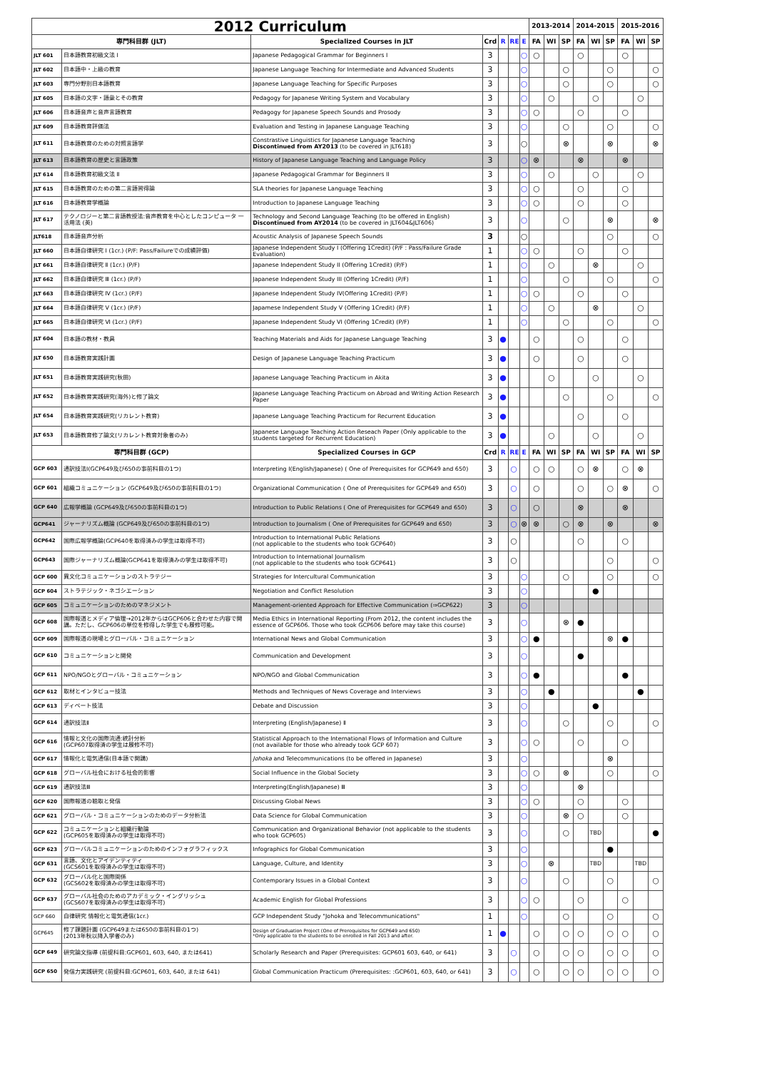| 2012 Curriculum | | | | | | | 2013-2014 | | | 2014-2015 | | | 2015-2016 | | |
| --- | --- | --- | --- | --- | --- | --- | --- | --- | --- | --- | --- | --- | --- | --- | --- |
| 専門科目群 (JLT) | | Specialized Courses in JLT | Crd | R | RE | E | FA | WI | SP | FA | WI | SP | FA | WI | SP |
| JLT 601 | 日本語教育初級文法 Ⅰ | Japanese Pedagogical Grammar for Beginners I | 3 | | | ○ | ○ | | | ○ | | | ○ | | |
| JLT 602 | 日本語中・上級の教育 | Japanese Language Teaching for Intermediate and Advanced Students | 3 | | | ○ | | | ○ | | | ○ | | | ○ |
| JLT 603 | 専門分野別日本語教育 | Japanese Language Teaching for Specific Purposes | 3 | | | ○ | | | ○ | | | ○ | | | ○ |
| JLT 605 | 日本語の文字・語彙とその教育 | Pedagogy for Japanese Writing System and Vocabulary | 3 | | | ○ | | ○ | | | ○ | | | ○ | |
| JLT 606 | 日本語音声と音声言語教育 | Pedagogy for Japanese Speech Sounds and Prosody | 3 | | | ○ | ○ | | | ○ | | | ○ | | |
| JLT 609 | 日本語教育評価法 | Evaluation and Testing in Japanese Language Teaching | 3 | | | ○ | | | ○ | | | ○ | | | ○ |
| JLT 611 | 日本語教育のための対照言語学 | Constrastive Linguistics for Japanese Language Teaching Discontinued from AY2013 (to be covered in JLT618) | 3 | | | ○ | | | ⊗ | | | ⊗ | | | ⊗ |
| JLT 613 | 日本語教育の歴史と言語政策 | History of Japanese Language Teaching and Language Policy | 3 | | | ○ | ⊗ | | | ⊗ | | | ⊗ | | |
| JLT 614 | 日本語教育初級文法 Ⅱ | Japanese Pedagogical Grammar for Beginners II | 3 | | | ○ | | ○ | | | ○ | | | ○ | |
| JLT 615 | 日本語教育のための第二言語習得論 | SLA theories for Japanese Language Teaching | 3 | | | ○ | ○ | | | ○ | | | ○ | | |
| JLT 616 | 日本語教育学概論 | Introduction to Japanese Language Teaching | 3 | | | ○ | ○ | | | ○ | | | ○ | | |
| JLT 617 | テクノロジーと第二言語教授法:音声教育を中心としたコンピュータ 一活用法 (英) | Technology and Second Language Teaching (to be offered in English) Discontinued from AY2014 (to be covered in JLT604&JLT606) | 3 | | | ○ | | | ○ | | | ⊗ | | | ⊗ |
| JLT618 | 日本語音声分析 | Acoustic Analysis of Japanese Speech Sounds | 3 | | | ○ | | | | | | ○ | | | ○ |
| JLT 660 | 日本語自律研究 Ⅰ (1cr.) (P/F: Pass/Failureでの成績評価) | Japanese Independent Study I (Offering 1Credit) (P/F : Pass/Failure Grade Evaluation) | 1 | | | ○ | ○ | | | ○ | | | ○ | | |
| JLT 661 | 日本語自律研究 Ⅱ (1cr.) (P/F) | Japanese Independent Study II (Offering 1Credit) (P/F) | 1 | | | ○ | | ○ | | | ⊗ | | | ○ | |
| JLT 662 | 日本語自律研究 Ⅲ (1cr.) (P/F) | Japanese Independent Study III (Offering 1Credit) (P/F) | 1 | | | ○ | | | ○ | | | ○ | | | ○ |
| JLT 663 | 日本語自律研究 Ⅳ (1cr.) (P/F) | Japanese Independent Study IV(Offering 1Credit) (P/F) | 1 | | | ○ | ○ | | | ○ | | | ○ | | |
| JLT 664 | 日本語自律研究 Ⅴ (1cr.) (P/F) | Japamese Independent Study V (Offering 1Credit) (P/F) | 1 | | | ○ | | ○ | | | ⊗ | | | ○ | |
| JLT 665 | 日本語自律研究 Ⅵ (1cr.) (P/F) | Japanese Independent Study VI (Offering 1Credit) (P/F) | 1 | | | ○ | | | ○ | | | ○ | | | ○ |
| JLT 604 | 日本語の教材・教具 | Teaching Materials and Aids for Japanese Language Teaching | 3 | ● | | | ○ | | | ○ | | | ○ | | |
| JLT 650 | 日本語教育実践計画 | Design of Japanese Language Teaching Practicum | 3 | ● | | | ○ | | | ○ | | | ○ | | |
| JLT 651 | 日本語教育実践研究(秋田) | Japanese Language Teaching Practicum in Akita | 3 | ● | | | | ○ | | | ○ | | | ○ | |
| JLT 652 | 日本語教育実践研究(海外)と修了論文 | Japanese Language Teaching Practicum on Abroad and Writing Action Research Paper | 3 | ● | | | | | ○ | | | ○ | | | ○ |
| JLT 654 | 日本語教育実践研究(リカレント教育) | Japanese Language Teaching Practicum for Recurrent Education | 3 | ● | | | | | | ○ | | | ○ | | |
| JLT 653 | 日本語教育修了論文(リカレント教育対象者のみ) | Japanese Language Teaching Action Reseach Paper (Only applicable to the students targeted for Recurrent Education) | 3 | ● | | | | ○ | | | ○ | | | ○ | |
| 専門科目群 (GCP) | | Specialized Courses in GCP | Crd | R | RE | E | FA | WI | SP | FA | WI | SP | FA | WI | SP |
| GCP 603 | 通訳技法Ⅰ(GCP649及び650の事前科目の1つ) | Interpreting Ⅰ(English/Japanese) ( One of Prerequisites for GCP649 and 650) | 3 | | ○ | | ○ | ○ | | ○ | ⊗ | | ○ | ⊗ | |
| GCP 601 | 組織コミュニケーション (GCP649及び650の事前科目の1つ) | Organizational Communication ( One of Prerequisites for GCP649 and 650) | 3 | | ○ | | ○ | | | ○ | | ○ | ⊗ | | ○ |
| GCP 640 | 広報学概論 (GCP649及び650の事前科目の1つ) | Introduction to Public Relations ( One of Prerequisites for GCP649 and 650) | 3 | | ○ | | ○ | | | ⊗ | | | ⊗ | | |
| GCP641 | ジャーナリズム概論 (GCP649及び650の事前科目の1つ) | Introduction to Journalism ( One of Prerequisites for GCP649 and 650) | 3 | | ○ | ⊗ | ⊗ | | ○ | ⊗ | | ⊗ | | | ⊗ |
| GCP642 | 国際広報学概論(GCP640を取得済みの学生は取得不可) | Introduction to International Public Relations (not applicable to the students who took GCP640) | 3 | | ○ | | | | | ○ | | | ○ | | |
| GCP643 | 国際ジャーナリズム概論(GCP641を取得済みの学生は取得不可) | Introduction to International Journalism (not applicable to the students who took GCP641) | 3 | | ○ | | | | | | | ○ | | | ○ |
| GCP 600 | 異文化コミュニケーションのストラテジー | Strategies for Intercultural Communication | 3 | | | ○ | | | ○ | | | ○ | | | ○ |
| GCP 604 | ストラテジック・ネゴシエーション | Negotiation and Conflict Resolution | 3 | | | ○ | | | | | ● | | | | |
| GCP 605 | コミュニケーションのためのマネジメント | Management-oriented Approach for Effective Communication (⇒GCP622) | 3 | | | ○ | | | | | | | | | |
| GCP 608 | 国際報道とメディア倫理→2012年からはGCP606と合わせた内容で開講。ただし、GCP606の単位を修得した学生でも履修可能。 | Media Ethics in International Reporting (From 2012, the content includes the essence of GCP606. Those who took GCP606 before may take this course) | 3 | | | ○ | | | ⊗ | ● | | | | | |
| GCP 609 | 国際報道の現場とグローバル・コミュニケーション | International News and Global Communication | 3 | | | ○ | ● | | | | | ⊗ | ● | | |
| GCP 610 | コミュニケーションと開発 | Communication and Development | 3 | | | ○ | | | | ● | | | | | |
| GCP 611 | NPO/NGOとグローバル・コミュニケーション | NPO/NGO and Global Communication | 3 | | | ○ | ● | | | | | | ● | | |
| GCP 612 | 取材とインタビュー技法 | Methods and Techniques of News Coverage and Interviews | 3 | | | ○ | | ● | | | | | | ● | |
| GCP 613 | ディベート技法 | Debate and Discussion | 3 | | | ○ | | | | | ● | | | | |
| GCP 614 | 通訳技法Ⅱ | Interpreting (English/Japanese) Ⅱ | 3 | | | ○ | | | ○ | | | ○ | | | ○ |
| GCP 616 | 情報と文化の国際流通:統計分析 (GCP607取得済の学生は履修不可) | Statistical Approach to the International Flows of Information and Culture (not available for those who already took GCP 607) | 3 | | | ○ | ○ | | | ○ | | | ○ | | |
| GCP 617 | 情報化と電気通信(日本語で開講) | Johoka and Telecommunications (to be offered in Japanese) | 3 | | | ○ | | | | | | ⊗ | | | |
| GCP 618 | グローバル社会における社会的影響 | Social Influence in the Global Society | 3 | | | ○ | ○ | | ⊗ | | | ○ | | | ○ |
| GCP 619 | 通訳技法Ⅲ | Interpreting(English/Japanese) Ⅲ | 3 | | | ○ | | | | ⊗ | | | | | |
| GCP 620 | 国際報道の聴取と発信 | Discussing Global News | 3 | | | ○ | ○ | | | ○ | | | ○ | | |
| GCP 621 | グローバル・コミュニケーションのためのデータ分析法 | Data Science for Global Communication | 3 | | | ○ | | | ⊗ | ○ | | | ○ | | |
| GCP 622 | コミュニケーションと組織行動論 (GCP605を取得済みの学生は取得不可) | Communication and Organizational Behavior (not applicable to the students who took GCP605) | 3 | | | ○ | | | ○ | | TBD | | | | ● |
| GCP 623 | グローバルコミュニケーションのためのインフォグラフィックス | Infographics for Global Communication | 3 | | | ○ | | | | | | ● | | | |
| GCP 631 | 言語、文化とアイデンティティ (GCS601を取得済みの学生は取得不可) | Language, Culture, and Identity | 3 | | | ○ | | ⊗ | | | TBD | | | TBD | |
| GCP 632 | グローバル化と国際関係 (GCS602を取得済みの学生は取得不可) | Contemporary Issues in a Global Context | 3 | | | ○ | | | ○ | | | ○ | | | ○ |
| GCP 637 | グローバル社会のためのアカデミック・イングリッシュ (GCS607を取得済みの学生は取得不可) | Academic English for Global Professions | 3 | | | ○ | ○ | | | ○ | | | ○ | | |
| GCP 660 | 自律研究 情報化と電気通信(1cr.) | GCP Independent Study "Johoka and Telecommunications" | 1 | | | ○ | | | ○ | | | ○ | | | ○ |
| GCP645 | 修了課題計画 (GCP649または650の事前科目の1つ) (2013年秋以降入学者のみ) | Design of Graduation Project (One of Prerequisites for GCP649 and 650) *Only applicable to the students to be enrolled in Fall 2013 and after. | 1 | ● | | | ○ | | ○ | ○ | | ○ | ○ | | ○ |
| GCP 649 | 研究論文指導 (前提科目:GCP601, 603, 640, または641) | Scholarly Research and Paper (Prerequisites: GCP601 603, 640, or 641) | 3 | | ○ | | ○ | | ○ | ○ | | ○ | ○ | | ○ |
| GCP 650 | 発信力実践研究 (前提科目:GCP601, 603, 640, または 641) | Global Communication Practicum (Prerequisites: :GCP601, 603, 640, or 641) | 3 | | ○ | | ○ | | ○ | ○ | | ○ | ○ | | ○ |